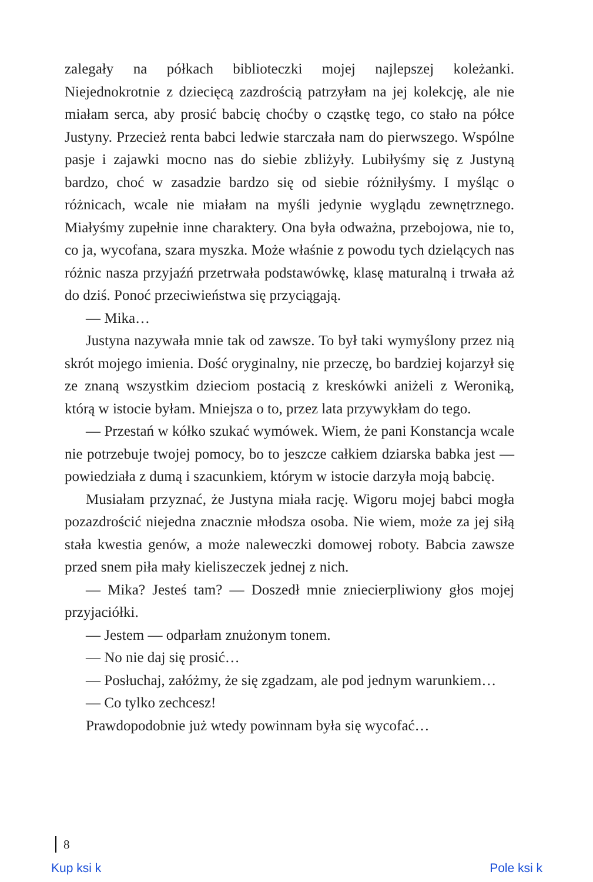zalegały na półkach biblioteczki mojej najlepszej koleżanki. Niejednokrotnie z dziecięcą zazdrością patrzyłam na jej kolekcję, ale nie miałam serca, aby prosić babcię choćby o cząstkę tego, co stało na półce Justyny. Przecież renta babci ledwie starczała nam do pierwszego. Wspólne pasje i zajawki mocno nas do siebie zbliżyły. Lubiłyśmy się z Justyną bardzo, choć w zasadzie bardzo się od siebie różniłyśmy. I myśląc o różnicach, wcale nie miałam na myśli jedynie wyglądu zewnętrznego. Miałyśmy zupełnie inne charaktery. Ona była odważna, przebojowa, nie to, co ja, wycofana, szara myszka. Może właśnie z powodu tych dzielących nas różnic nasza przyjaźń przetrwała podstawówkę, klasę maturalną i trwała aż do dziś. Ponoć przeciwieństwa się przyciągają.
— Mika…
Justyna nazywała mnie tak od zawsze. To był taki wymyślony przez nią skrót mojego imienia. Dość oryginalny, nie przeczę, bo bardziej kojarzył się ze znaną wszystkim dzieciom postacią z kreskówki aniżeli z Weroniką, którą w istocie byłam. Mniejsza o to, przez lata przywykłam do tego.
— Przestań w kółko szukać wymówek. Wiem, że pani Konstancja wcale nie potrzebuje twojej pomocy, bo to jeszcze całkiem dziarska babka jest — powiedziała z dumą i szacunkiem, którym w istocie darzyła moją babcię.
Musiałam przyznać, że Justyna miała rację. Wigoru mojej babci mogła pozazdrościć niejedna znacznie młodsza osoba. Nie wiem, może za jej siłą stała kwestia genów, a może naleweczki domowej roboty. Babcia zawsze przed snem piła mały kieliszeczek jednej z nich.
— Mika? Jesteś tam? — Doszedł mnie zniecierpliwiony głos mojej przyjaciółki.
— Jestem — odparłam znużonym tonem.
— No nie daj się prosić…
— Posłuchaj, załóżmy, że się zgadzam, ale pod jednym warunkiem…
— Co tylko zechcesz!
Prawdopodobnie już wtedy powinnam była się wycofać…
8
Kup ksi k Pole ksi k